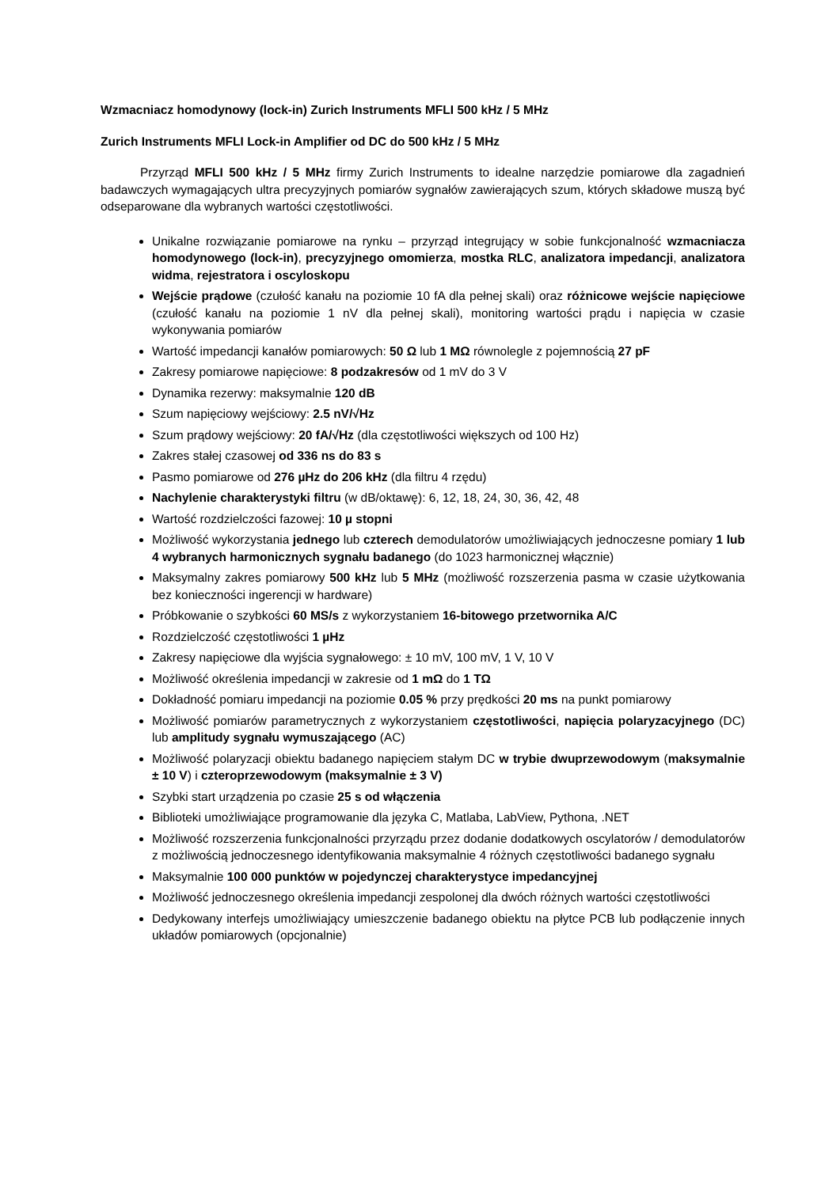Wzmacniacz homodynowy (lock-in) Zurich Instruments MFLI 500 kHz / 5 MHz
Zurich Instruments MFLI Lock-in Amplifier od DC do 500 kHz / 5 MHz
Przyrząd MFLI 500 kHz / 5 MHz firmy Zurich Instruments to idealne narzędzie pomiarowe dla zagadnień badawczych wymagających ultra precyzyjnych pomiarów sygnałów zawierających szum, których składowe muszą być odseparowane dla wybranych wartości częstotliwości.
Unikalne rozwiązanie pomiarowe na rynku – przyrząd integrujący w sobie funkcjonalność wzmacniacza homodynowego (lock-in), precyzyjnego omomierza, mostka RLC, analizatora impedancji, analizatora widma, rejestratora i oscyloskopu
Wejście prądowe (czułość kanału na poziomie 10 fA dla pełnej skali) oraz różnicowe wejście napięciowe (czułość kanału na poziomie 1 nV dla pełnej skali), monitoring wartości prądu i napięcia w czasie wykonywania pomiarów
Wartość impedancji kanałów pomiarowych: 50 Ω lub 1 MΩ równolegle z pojemnością 27 pF
Zakresy pomiarowe napięciowe: 8 podzakresów od 1 mV do 3 V
Dynamika rezerwy: maksymalnie 120 dB
Szum napięciowy wejściowy: 2.5 nV/√Hz
Szum prądowy wejściowy: 20 fA/√Hz (dla częstotliwości większych od 100 Hz)
Zakres stałej czasowej od 336 ns do 83 s
Pasmo pomiarowe od 276 µHz do 206 kHz (dla filtru 4 rzędu)
Nachylenie charakterystyki filtru (w dB/oktawę): 6, 12, 18, 24, 30, 36, 42, 48
Wartość rozdzielczości fazowej: 10 µ stopni
Możliwość wykorzystania jednego lub czterech demodulatorów umożliwiających jednoczesne pomiary 1 lub 4 wybranych harmonicznych sygnału badanego (do 1023 harmonicznej włącznie)
Maksymalny zakres pomiarowy 500 kHz lub 5 MHz (możliwość rozszerzenia pasma w czasie użytkowania bez konieczności ingerencji w hardware)
Próbkowanie o szybkości 60 MS/s z wykorzystaniem 16-bitowego przetwornika A/C
Rozdzielczość częstotliwości 1 µHz
Zakresy napięciowe dla wyjścia sygnałowego: ± 10 mV, 100 mV, 1 V, 10 V
Możliwość określenia impedancji w zakresie od 1 mΩ do 1 TΩ
Dokładność pomiaru impedancji na poziomie 0.05 % przy prędkości 20 ms na punkt pomiarowy
Możliwość pomiarów parametrycznych z wykorzystaniem częstotliwości, napięcia polaryzacyjnego (DC) lub amplitudy sygnału wymuszającego (AC)
Możliwość polaryzacji obiektu badanego napięciem stałym DC w trybie dwuprzewodowym (maksymalnie ± 10 V) i czteroprzewodowym (maksymalnie ± 3 V)
Szybki start urządzenia po czasie 25 s od włączenia
Biblioteki umożliwiające programowanie dla języka C, Matlaba, LabView, Pythona, .NET
Możliwość rozszerzenia funkcjonalności przyrządu przez dodanie dodatkowych oscylatorów / demodulatorów z możliwością jednoczesnego identyfikowania maksymalnie 4 różnych częstotliwości badanego sygnału
Maksymalnie 100 000 punktów w pojedynczej charakterystyce impedancyjnej
Możliwość jednoczesnego określenia impedancji zespolonej dla dwóch różnych wartości częstotliwości
Dedykowany interfejs umożliwiający umieszczenie badanego obiektu na płytce PCB lub podłączenie innych układów pomiarowych (opcjonalnie)